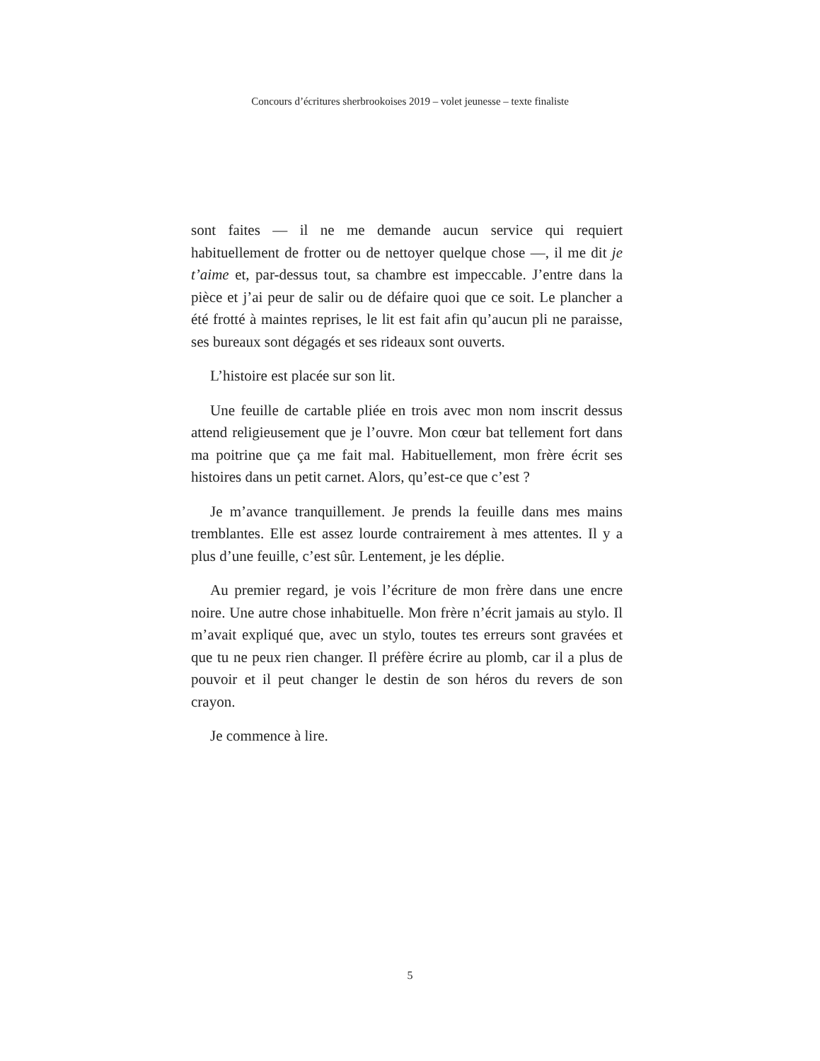Concours d’écritures sherbrookoises 2019 – volet jeunesse – texte finaliste
sont faites — il ne me demande aucun service qui requiert habituellement de frotter ou de nettoyer quelque chose —, il me dit je t’aime et, par-dessus tout, sa chambre est impeccable. J’entre dans la pièce et j’ai peur de salir ou de défaire quoi que ce soit. Le plancher a été frotté à maintes reprises, le lit est fait afin qu’aucun pli ne paraisse, ses bureaux sont dégagés et ses rideaux sont ouverts.
L’histoire est placée sur son lit.
Une feuille de cartable pliée en trois avec mon nom inscrit dessus attend religieusement que je l’ouvre. Mon cœur bat tellement fort dans ma poitrine que ça me fait mal. Habituellement, mon frère écrit ses histoires dans un petit carnet. Alors, qu’est-ce que c’est ?
Je m’avance tranquillement. Je prends la feuille dans mes mains tremblantes. Elle est assez lourde contrairement à mes attentes. Il y a plus d’une feuille, c’est sûr. Lentement, je les déplie.
Au premier regard, je vois l’écriture de mon frère dans une encre noire. Une autre chose inhabituelle. Mon frère n’écrit jamais au stylo. Il m’avait expliqué que, avec un stylo, toutes tes erreurs sont gravées et que tu ne peux rien changer. Il préfère écrire au plomb, car il a plus de pouvoir et il peut changer le destin de son héros du revers de son crayon.
Je commence à lire.
5